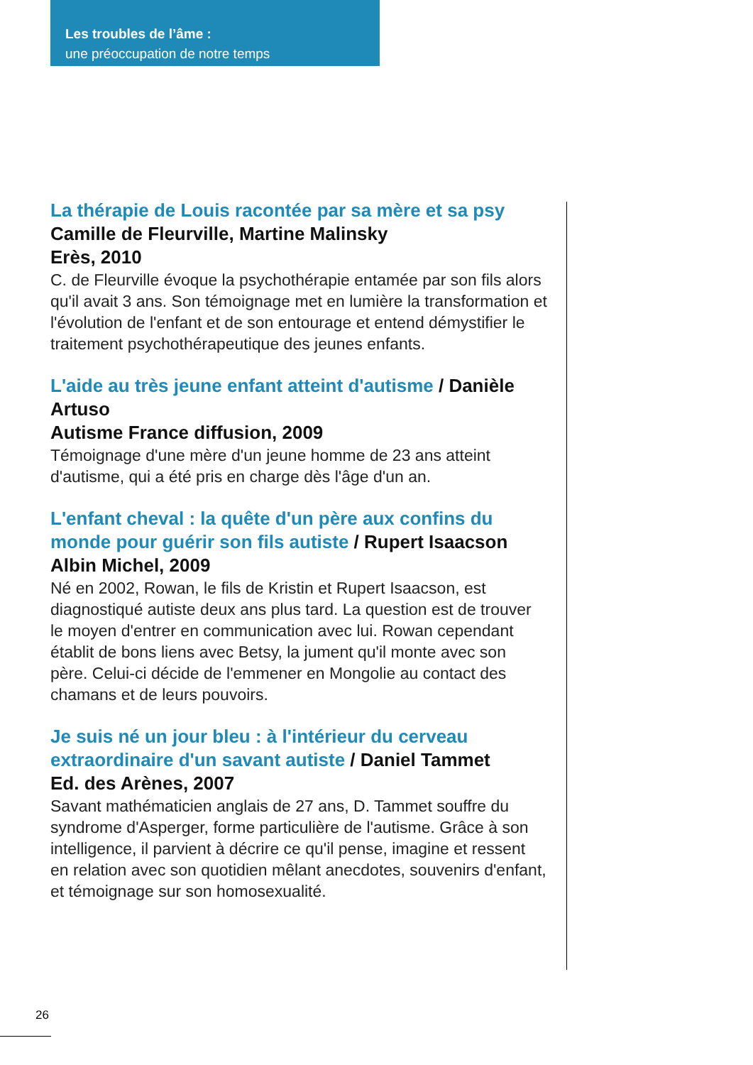Les troubles de l’âme :
une préoccupation de notre temps
La thérapie de Louis racontée par sa mère et sa psy
Camille de Fleurville, Martine Malinsky
Erès, 2010
C. de Fleurville évoque la psychothérapie entamée par son fils alors qu'il avait 3 ans. Son témoignage met en lumière la transformation et l'évolution de l'enfant et de son entourage et entend démystifier le traitement psychothérapeutique des jeunes enfants.
L'aide au très jeune enfant atteint d'autisme / Danièle Artuso
Autisme France diffusion, 2009
Témoignage d'une mère d'un jeune homme de 23 ans atteint d'autisme, qui a été pris en charge dès l'âge d'un an.
L'enfant cheval : la quête d'un père aux confins du monde pour guérir son fils autiste / Rupert Isaacson
Albin Michel, 2009
Né en 2002, Rowan, le fils de Kristin et Rupert Isaacson, est diagnostiqué autiste deux ans plus tard. La question est de trouver le moyen d'entrer en communication avec lui. Rowan cependant établit de bons liens avec Betsy, la jument qu'il monte avec son père. Celui-ci décide de l'emmener en Mongolie au contact des chamans et de leurs pouvoirs.
Je suis né un jour bleu : à l'intérieur du cerveau extraordinaire d'un savant autiste / Daniel Tammet
Ed. des Arènes, 2007
Savant mathématicien anglais de 27 ans, D. Tammet souffre du syndrome d'Asperger, forme particulière de l'autisme. Grâce à son intelligence, il parvient à décrire ce qu'il pense, imagine et ressent en relation avec son quotidien mêlant anecdotes, souvenirs d'enfant, et témoignage sur son homosexualité.
26